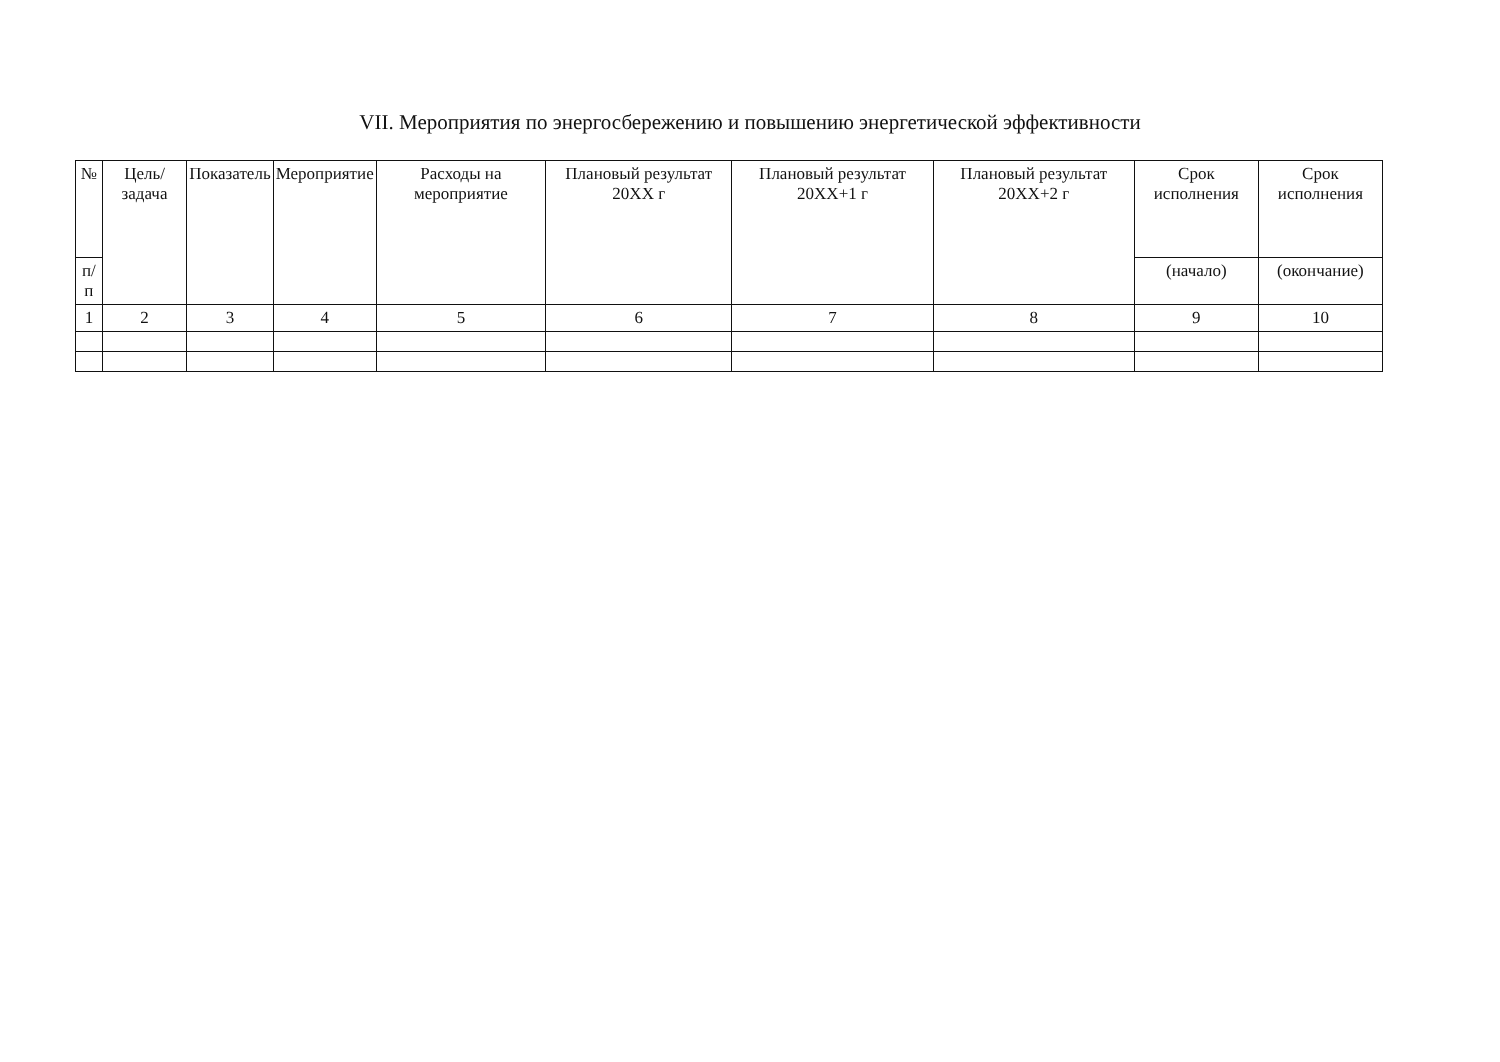VII. Мероприятия по энергосбережению и повышению энергетической эффективности
| № | Цель/задача | Показатель | Мероприятие | Расходы на мероприятие | Плановый результат 20XX г | Плановый результат 20XX+1 г | Плановый результат 20XX+2 г | Срок исполнения | Срок исполнения |
| --- | --- | --- | --- | --- | --- | --- | --- | --- | --- |
| п/п | | | | | | | | (начало) | (окончание) |
| 1 | 2 | 3 | 4 | 5 | 6 | 7 | 8 | 9 | 10 |